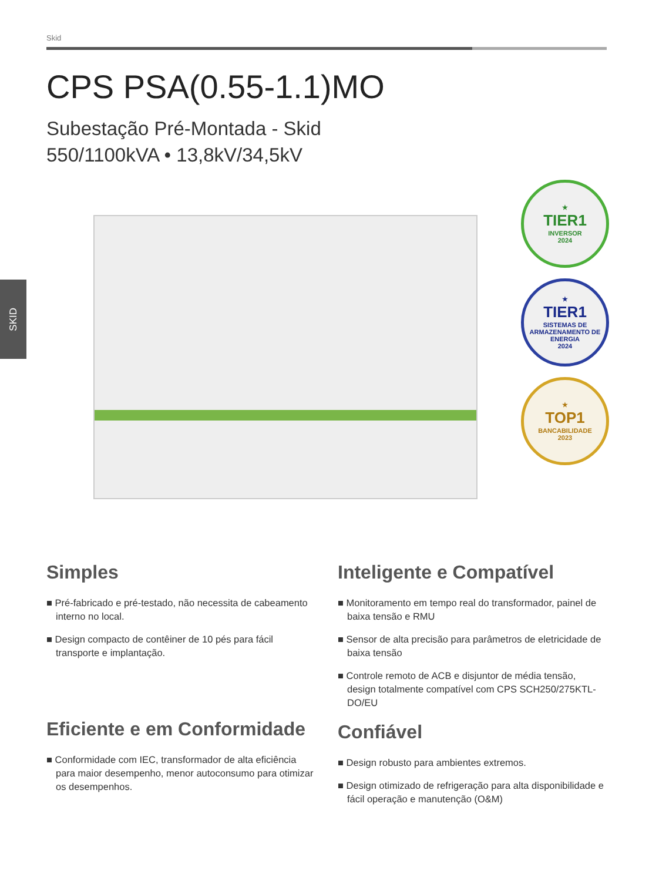SKID
Skid
CPS PSA(0.55-1.1)MO
Subestação Pré-Montada - Skid
550/1100kVA • 13,8kV/34,5kV
★
TIER1
INVERSOR
2024
★
TIER1
SISTEMAS DE ARMAZENAMENTO DE ENERGIA
2024
★
TOP1
BANCABILIDADE
2023
Simples
■ Pré-fabricado e pré-testado, não necessita de cabeamento interno no local.
■ Design compacto de contêiner de 10 pés para fácil transporte e implantação.
Eficiente e em Conformidade
■ Conformidade com IEC, transformador de alta eficiência para maior desempenho, menor autoconsumo para otimizar os desempenhos.
Inteligente e Compatível
■ Monitoramento em tempo real do transformador, painel de baixa tensão e RMU
■ Sensor de alta precisão para parâmetros de eletricidade de baixa tensão
■ Controle remoto de ACB e disjuntor de média tensão, design totalmente compatível com CPS SCH250/275KTL-DO/EU
Confiável
■ Design robusto para ambientes extremos.
■ Design otimizado de refrigeração para alta disponibilidade e fácil operação e manutenção (O&M)